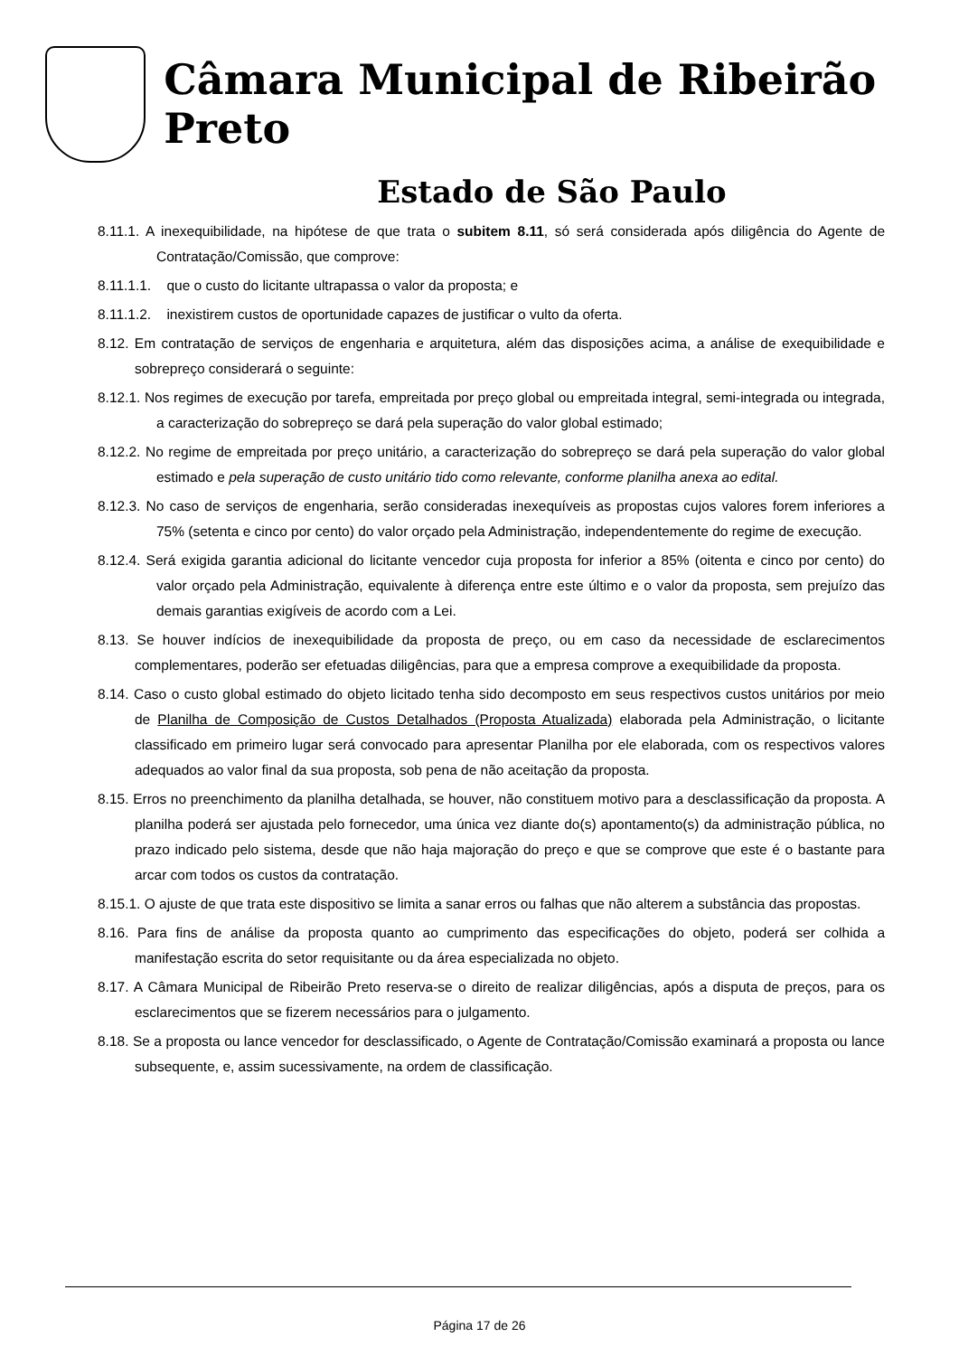Câmara Municipal de Ribeirão Preto
Estado de São Paulo
8.11.1. A inexequibilidade, na hipótese de que trata o subitem 8.11, só será considerada após diligência do Agente de Contratação/Comissão, que comprove:
8.11.1.1. que o custo do licitante ultrapassa o valor da proposta; e
8.11.1.2. inexistirem custos de oportunidade capazes de justificar o vulto da oferta.
8.12. Em contratação de serviços de engenharia e arquitetura, além das disposições acima, a análise de exequibilidade e sobrepreço considerará o seguinte:
8.12.1. Nos regimes de execução por tarefa, empreitada por preço global ou empreitada integral, semi-integrada ou integrada, a caracterização do sobrepreço se dará pela superação do valor global estimado;
8.12.2. No regime de empreitada por preço unitário, a caracterização do sobrepreço se dará pela superação do valor global estimado e pela superação de custo unitário tido como relevante, conforme planilha anexa ao edital.
8.12.3. No caso de serviços de engenharia, serão consideradas inexequíveis as propostas cujos valores forem inferiores a 75% (setenta e cinco por cento) do valor orçado pela Administração, independentemente do regime de execução.
8.12.4. Será exigida garantia adicional do licitante vencedor cuja proposta for inferior a 85% (oitenta e cinco por cento) do valor orçado pela Administração, equivalente à diferença entre este último e o valor da proposta, sem prejuízo das demais garantias exigíveis de acordo com a Lei.
8.13. Se houver indícios de inexequibilidade da proposta de preço, ou em caso da necessidade de esclarecimentos complementares, poderão ser efetuadas diligências, para que a empresa comprove a exequibilidade da proposta.
8.14. Caso o custo global estimado do objeto licitado tenha sido decomposto em seus respectivos custos unitários por meio de Planilha de Composição de Custos Detalhados (Proposta Atualizada) elaborada pela Administração, o licitante classificado em primeiro lugar será convocado para apresentar Planilha por ele elaborada, com os respectivos valores adequados ao valor final da sua proposta, sob pena de não aceitação da proposta.
8.15. Erros no preenchimento da planilha detalhada, se houver, não constituem motivo para a desclassificação da proposta. A planilha poderá ser ajustada pelo fornecedor, uma única vez diante do(s) apontamento(s) da administração pública, no prazo indicado pelo sistema, desde que não haja majoração do preço e que se comprove que este é o bastante para arcar com todos os custos da contratação.
8.15.1. O ajuste de que trata este dispositivo se limita a sanar erros ou falhas que não alterem a substância das propostas.
8.16. Para fins de análise da proposta quanto ao cumprimento das especificações do objeto, poderá ser colhida a manifestação escrita do setor requisitante ou da área especializada no objeto.
8.17. A Câmara Municipal de Ribeirão Preto reserva-se o direito de realizar diligências, após a disputa de preços, para os esclarecimentos que se fizerem necessários para o julgamento.
8.18. Se a proposta ou lance vencedor for desclassificado, o Agente de Contratação/Comissão examinará a proposta ou lance subsequente, e, assim sucessivamente, na ordem de classificação.
Página 17 de 26